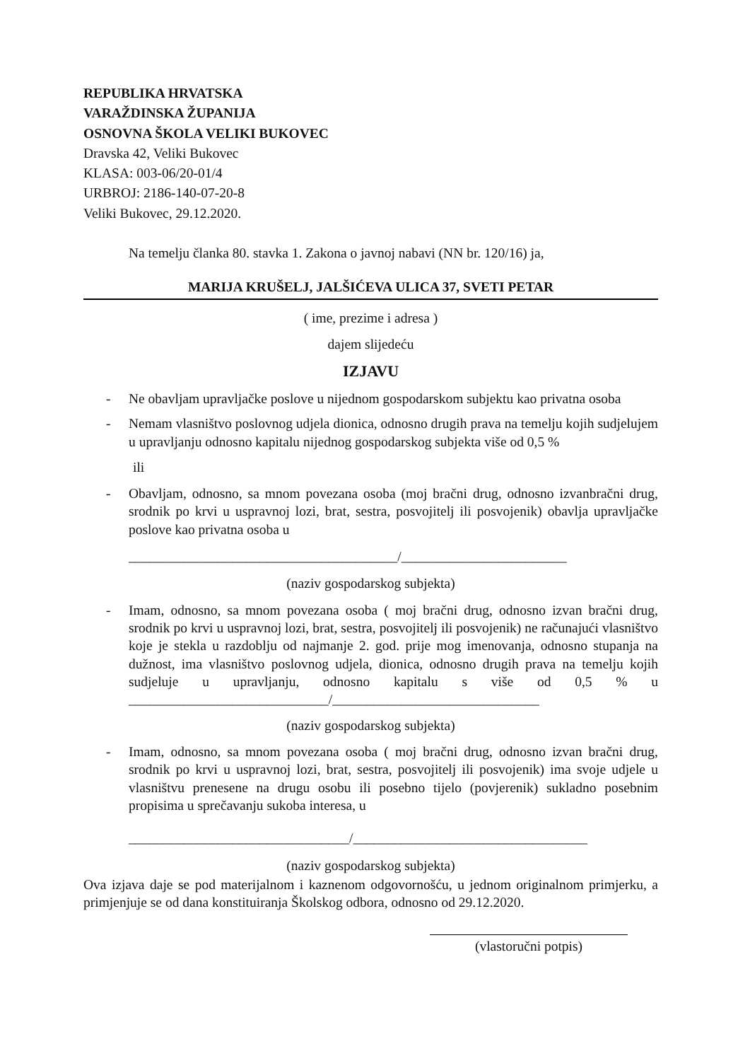REPUBLIKA HRVATSKA
VARAŽDINSKA ŽUPANIJA
OSNOVNA ŠKOLA VELIKI BUKOVEC
Dravska 42, Veliki Bukovec
KLASA: 003-06/20-01/4
URBROJ: 2186-140-07-20-8
Veliki Bukovec, 29.12.2020.
Na temelju članka 80. stavka 1. Zakona o javnoj nabavi (NN br. 120/16) ja,
MARIJA KRUŠELJ, JALŠIĆEVA ULICA 37, SVETI PETAR
( ime, prezime i adresa )
dajem slijedeću
IZJAVU
- Ne obavljam upravljačke poslove u nijednom gospodarskom subjektu kao privatna osoba
- Nemam vlasništvo poslovnog udjela dionica, odnosno drugih prava na temelju kojih sudjelujem u upravljanju odnosno kapitalu nijednog gospodarskog subjekta više od 0,5 %
ili
- Obavljam, odnosno, sa mnom povezana osoba (moj bračni drug, odnosno izvanbračni drug, srodnik po krvi u uspravnoj lozi, brat, sestra, posvojitelj ili posvojenik) obavlja upravljačke poslove kao privatna osoba u
_______________________________________/________________________
(naziv gospodarskog subjekta)
- Imam, odnosno, sa mnom povezana osoba ( moj bračni drug, odnosno izvan bračni drug, srodnik po krvi u uspravnoj lozi, brat, sestra, posvojitelj ili posvojenik) ne računajući vlasništvo koje je stekla u razdoblju od najmanje 2. god. prije mog imenovanja, odnosno stupanja na dužnost, ima vlasništvo poslovnog udjela, dionica, odnosno drugih prava na temelju kojih sudjeluje u upravljanju, odnosno kapitalu s više od 0,5 % u _____________________________/______________________________
(naziv gospodarskog subjekta)
- Imam, odnosno, sa mnom povezana osoba ( moj bračni drug, odnosno izvan bračni drug, srodnik po krvi u uspravnoj lozi, brat, sestra, posvojitelj ili posvojenik) ima svoje udjele u vlasništvu prenesene na drugu osobu ili posebno tijelo (povjerenik) sukladno posebnim propisima u sprečavanju sukoba interesa, u
________________________________/__________________________________
(naziv gospodarskog subjekta)
Ova izjava daje se pod materijalnom i kaznenom odgovornošću, u jednom originalnom primjerku, a primjenjuje se od dana konstituiranja Školskog odbora, odnosno od 29.12.2020.
(vlastoručni potpis)